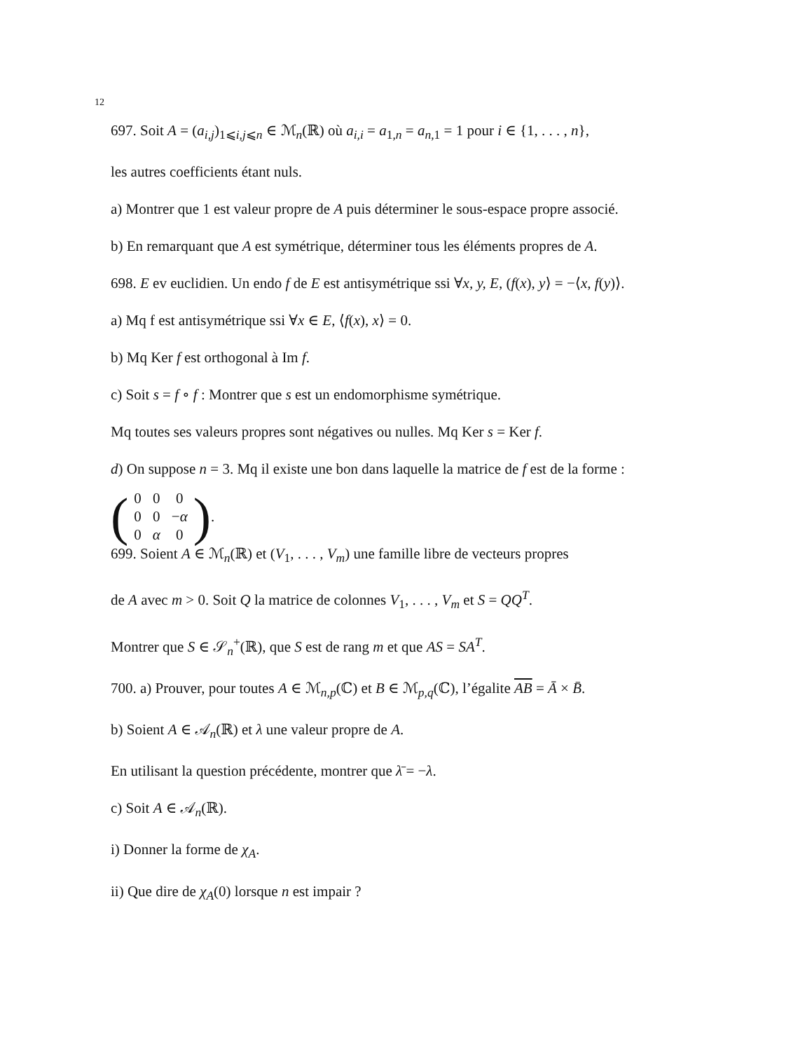12
697. Soit A = (a<sub>i,j</sub>)<sub>1⩽i,j⩽n</sub> ∈ ℳ<sub>n</sub>(ℝ) où a<sub>i,i</sub> = a<sub>1,n</sub> = a<sub>n,1</sub> = 1 pour i ∈ {1, . . . , n},
les autres coefficients étant nuls.
a) Montrer que 1 est valeur propre de A puis déterminer le sous-espace propre associé.
b) En remarquant que A est symétrique, déterminer tous les éléments propres de A.
698. E ev euclidien. Un endo f de E est antisymétrique ssi ∀x, y, E, (f(x), y⟩ = −⟨x, f(y)⟩.
a) Mq f est antisymétrique ssi ∀x ∈ E, ⟨f(x), x⟩ = 0.
b) Mq Ker f est orthogonal à Im f.
c) Soit s = f ∘ f : Montrer que s est un endomorphisme symétrique.
Mq toutes ses valeurs propres sont négatives ou nulles. Mq Ker s = Ker f.
d) On suppose n = 3. Mq il existe une bon dans laquelle la matrice de f est de la forme :
(
| 0 | 0 | 0 |
| 0 | 0 | − α |
| 0 | α | 0 |
).
699. Soient A ∈ ℳ<sub>n</sub>(ℝ) et (V<sub>1</sub>, . . . , V<sub>m</sub>) une famille libre de vecteurs propres
de A avec m > 0. Soit Q la matrice de colonnes V<sub>1</sub>, . . . , V<sub>m</sub> et S = QQ<sup>T</sup>.
Montrer que S ∈ 𝒮<sub>n</sub><sup>+</sup>(ℝ), que S est de rang m et que AS = SA<sup>T</sup>.
700. a) Prouver, pour toutes A ∈ ℳ<sub>n,p</sub>(ℂ) et B ∈ ℳ<sub>p,q</sub>(ℂ), l’égalite AB = Ā × B̄.
b) Soient A ∈ 𝒜<sub>n</sub>(ℝ) et λ une valeur propre de A.
En utilisant la question précédente, montrer que λ̄ = −λ.
c) Soit A ∈ 𝒜<sub>n</sub>(ℝ).
i) Donner la forme de χ<sub>A</sub>.
ii) Que dire de χ<sub>A</sub>(0) lorsque n est impair ?